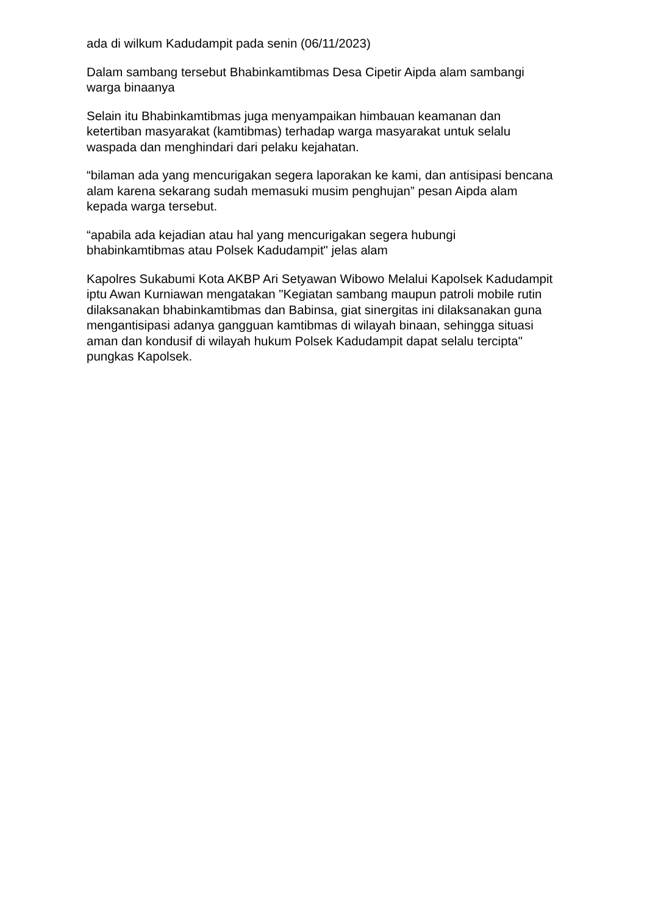ada di wilkum Kadudampit pada senin (06/11/2023)
Dalam sambang tersebut Bhabinkamtibmas Desa Cipetir Aipda alam sambangi warga binaanya
Selain itu Bhabinkamtibmas juga menyampaikan himbauan keamanan dan ketertiban masyarakat (kamtibmas) terhadap warga masyarakat untuk selalu waspada dan menghindari dari pelaku kejahatan.
“bilaman ada yang mencurigakan segera laporakan ke kami, dan antisipasi bencana alam karena sekarang sudah memasuki musim penghujan” pesan Aipda alam kepada warga tersebut.
“apabila ada kejadian atau hal yang mencurigakan segera hubungi bhabinkamtibmas atau Polsek Kadudampit" jelas alam
Kapolres Sukabumi Kota AKBP Ari Setyawan Wibowo Melalui Kapolsek Kadudampit iptu Awan Kurniawan mengatakan "Kegiatan sambang maupun patroli mobile rutin dilaksanakan bhabinkamtibmas dan Babinsa, giat sinergitas ini dilaksanakan guna mengantisipasi adanya gangguan kamtibmas di wilayah binaan, sehingga situasi aman dan kondusif di wilayah hukum Polsek Kadudampit dapat selalu tercipta" pungkas Kapolsek.